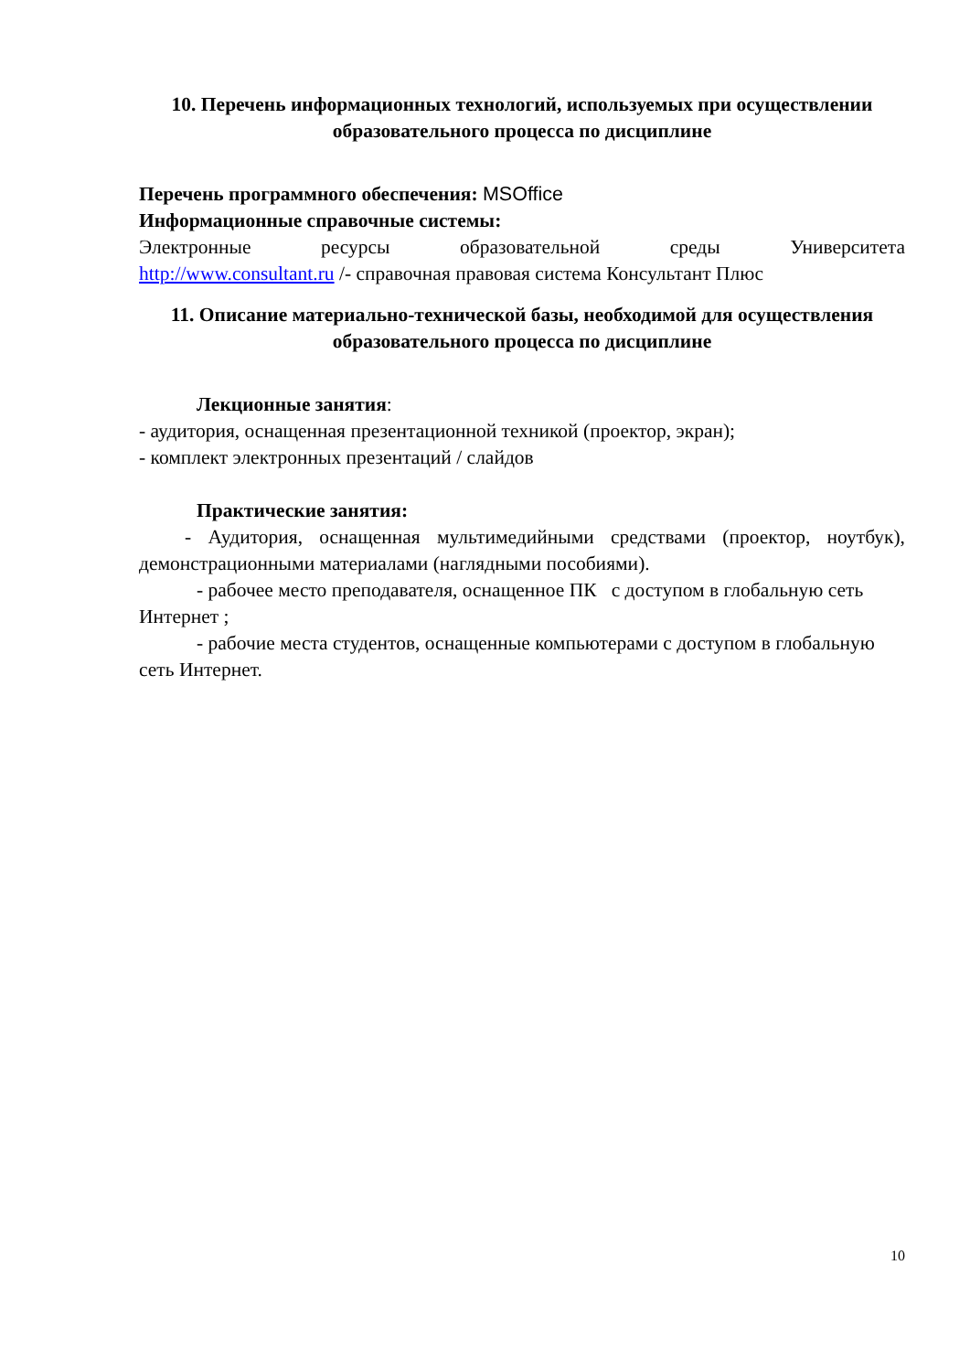10. Перечень информационных технологий, используемых при осуществлении образовательного процесса по дисциплине
Перечень программного обеспечения: MSOffice
Информационные справочные системы:
Электронные ресурсы образовательной среды Университета
http://www.consultant.ru /- справочная правовая система Консультант Плюс
11. Описание материально-технической базы, необходимой для осуществления образовательного процесса по дисциплине
Лекционные занятия:
- аудитория, оснащенная презентационной техникой (проектор, экран);
- комплект электронных презентаций / слайдов
Практические занятия:
- Аудитория, оснащенная мультимедийными средствами (проектор, ноутбук), демонстрационными материалами (наглядными пособиями).
- рабочее место преподавателя, оснащенное ПК с доступом в глобальную сеть Интернет ;
- рабочие места студентов, оснащенные компьютерами с доступом в глобальную сеть Интернет.
10